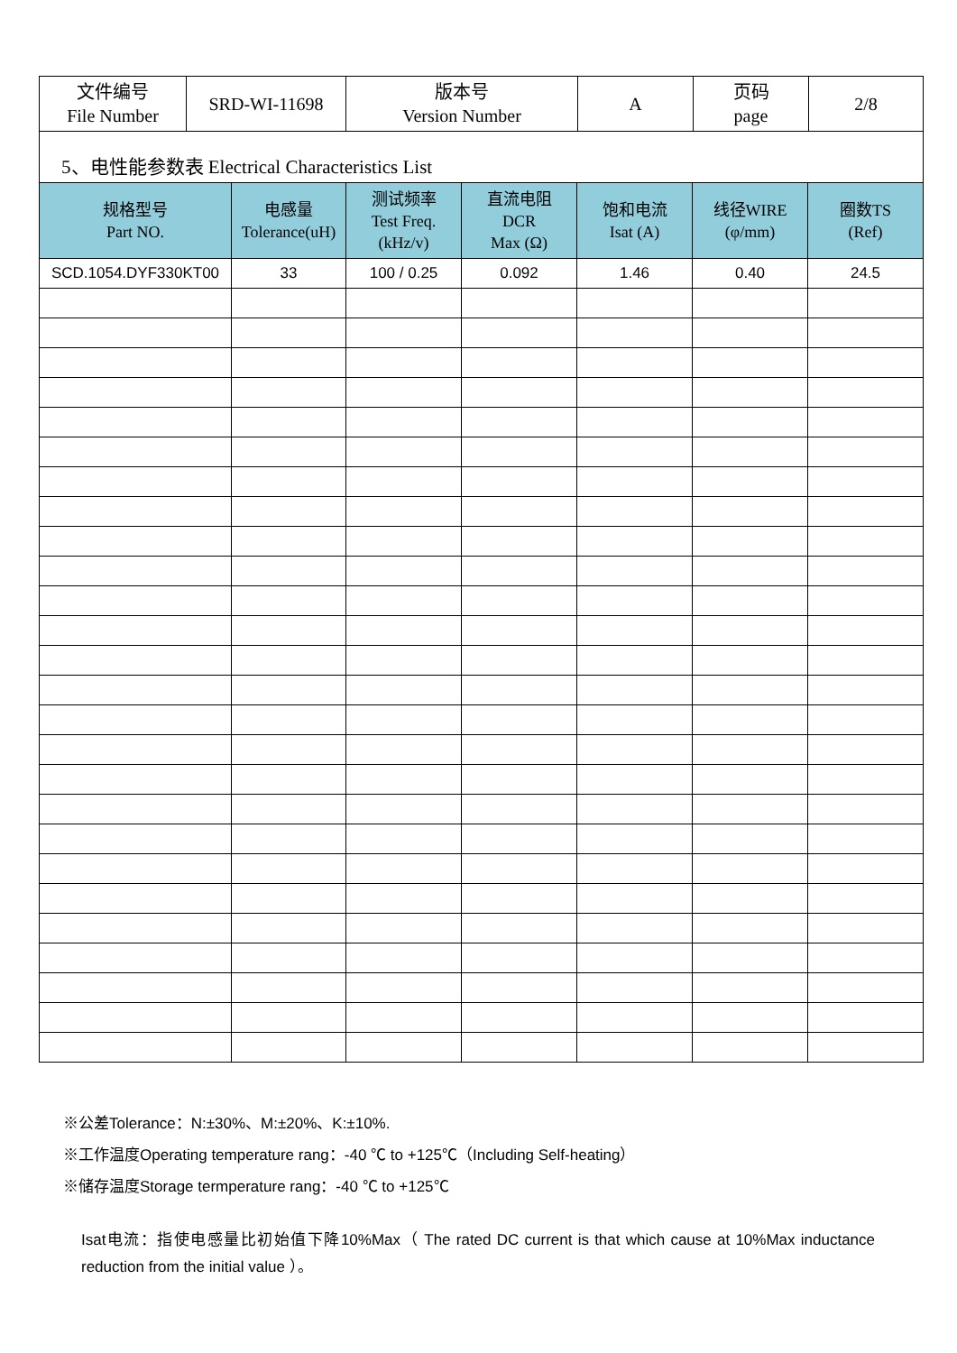| 文件编号 File Number | SRD-WI-11698 | 版本号 Version Number | A | 页码 page | 2/8 |
| 5、电性能参数表 Electrical Characteristics List | | | | | | |
| 规格型号 Part NO. | 电感量 Tolerance(uH) | 测试频率 Test Freq. (kHz/v) | 直流电阻 DCR Max (Ω) | 饱和电流 Isat (A) | 线径WIRE (φ/mm) | 圈数TS (Ref) |
| SCD.1054.DYF330KT00 | 33 | 100 / 0.25 | 0.092 | 1.46 | 0.40 | 24.5 |
※公差Tolerance：N:±30%、M:±20%、K:±10%.
※工作温度Operating temperature rang：-40 ℃ to +125℃（Including Self-heating）
※储存温度Storage termperature rang：-40 ℃ to +125℃
Isat电流：指使电感量比初始值下降10%Max（ The rated DC current is that which cause at 10%Max inductance reduction from the initial value ）。